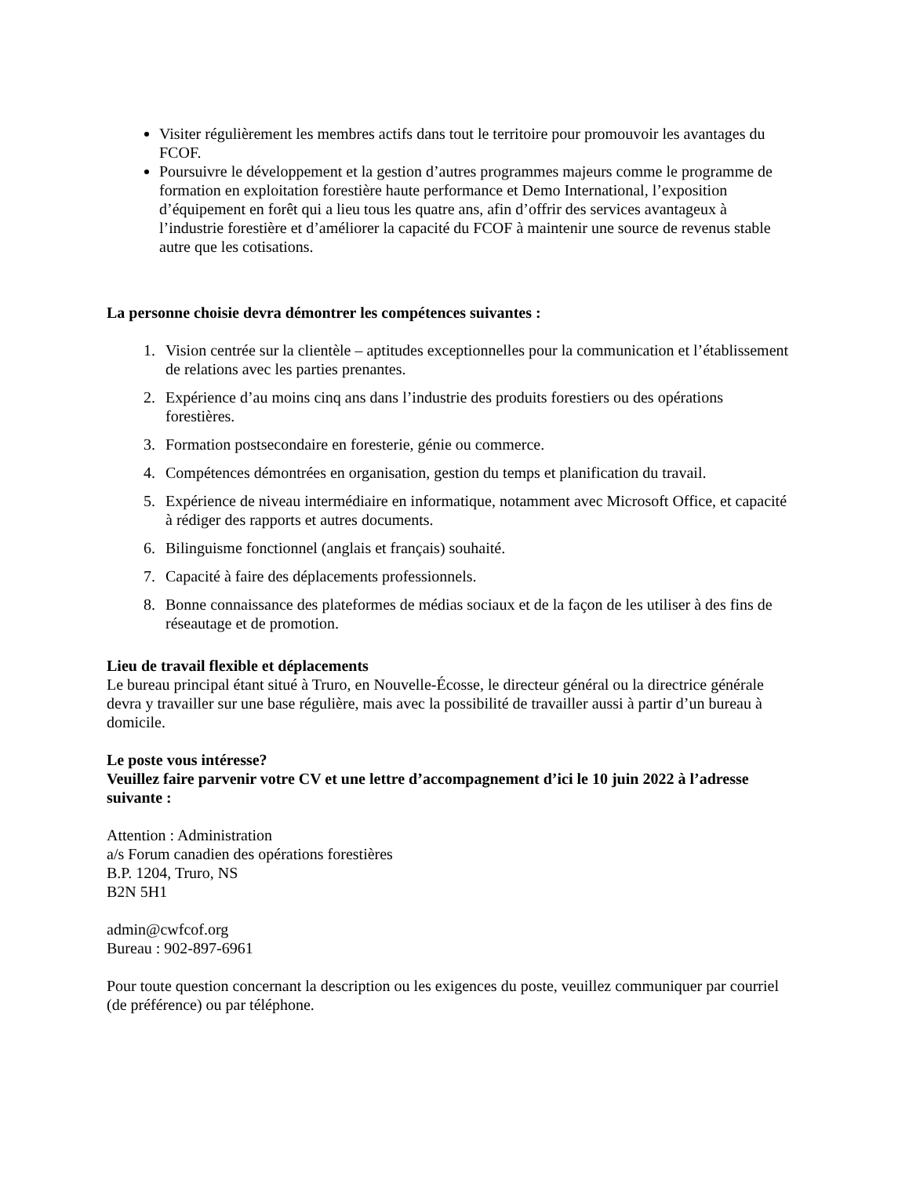Visiter régulièrement les membres actifs dans tout le territoire pour promouvoir les avantages du FCOF.
Poursuivre le développement et la gestion d’autres programmes majeurs comme le programme de formation en exploitation forestière haute performance et Demo International, l’exposition d’équipement en forêt qui a lieu tous les quatre ans, afin d’offrir des services avantageux à l’industrie forestière et d’améliorer la capacité du FCOF à maintenir une source de revenus stable autre que les cotisations.
La personne choisie devra démontrer les compétences suivantes :
1. Vision centrée sur la clientèle – aptitudes exceptionnelles pour la communication et l’établissement de relations avec les parties prenantes.
2. Expérience d’au moins cinq ans dans l’industrie des produits forestiers ou des opérations forestières.
3. Formation postsecondaire en foresterie, génie ou commerce.
4. Compétences démontrées en organisation, gestion du temps et planification du travail.
5. Expérience de niveau intermédiaire en informatique, notamment avec Microsoft Office, et capacité à rédiger des rapports et autres documents.
6. Bilinguisme fonctionnel (anglais et français) souhaité.
7. Capacité à faire des déplacements professionnels.
8. Bonne connaissance des plateformes de médias sociaux et de la façon de les utiliser à des fins de réseautage et de promotion.
Lieu de travail flexible et déplacements
Le bureau principal étant situé à Truro, en Nouvelle-Écosse, le directeur général ou la directrice générale devra y travailler sur une base régulière, mais avec la possibilité de travailler aussi à partir d’un bureau à domicile.
Le poste vous intéresse?
Veuillez faire parvenir votre CV et une lettre d’accompagnement d’ici le 10 juin 2022 à l’adresse suivante :
Attention : Administration
a/s Forum canadien des opérations forestières
B.P. 1204, Truro, NS
B2N 5H1
admin@cwfcof.org
Bureau : 902-897-6961
Pour toute question concernant la description ou les exigences du poste, veuillez communiquer par courriel (de préférence) ou par téléphone.